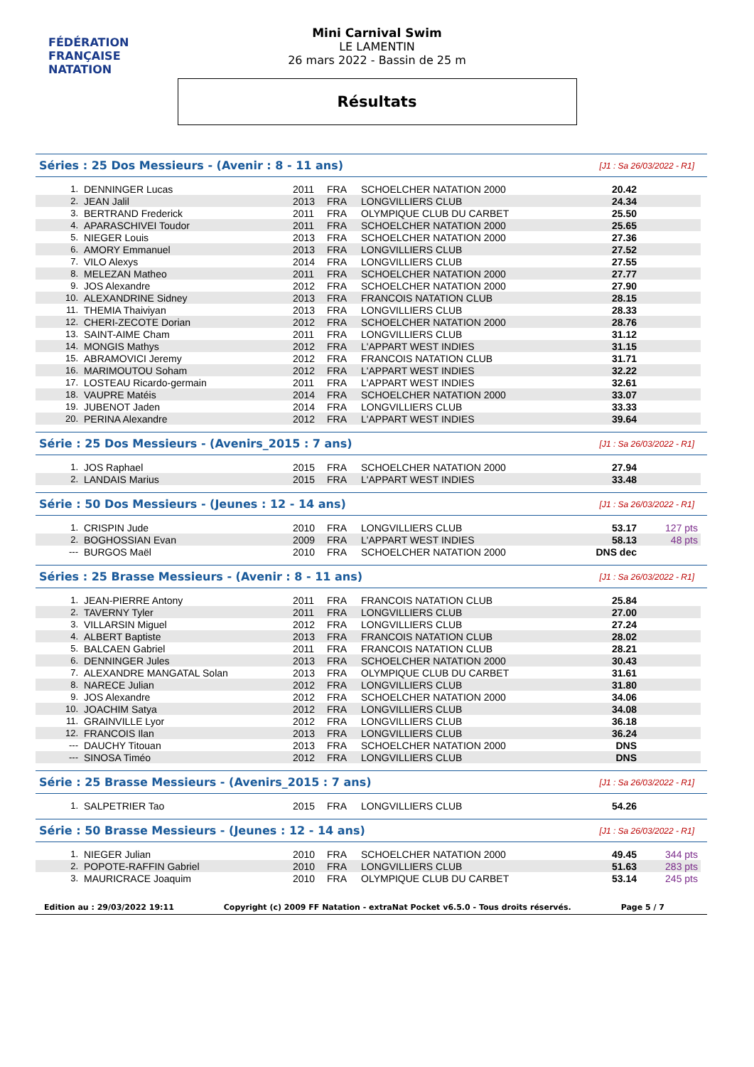FÉDÉRATION FRANÇAISE
NATATION
Mini Carnival Swim
LE LAMENTIN
26 mars 2022 - Bassin de 25 m
Résultats
Séries : 25 Dos Messieurs - (Avenir : 8 - 11 ans) [J1 : Sa 26/03/2022 - R1]
| 1. | DENNINGER Lucas | 2011 | FRA | SCHOELCHER NATATION 2000 | 20.42 | |
| 2. | JEAN Jalil | 2013 | FRA | LONGVILLIERS CLUB | 24.34 | |
| 3. | BERTRAND Frederick | 2011 | FRA | OLYMPIQUE CLUB DU CARBET | 25.50 | |
| 4. | APARASCHIVEI Toudor | 2011 | FRA | SCHOELCHER NATATION 2000 | 25.65 | |
| 5. | NIEGER Louis | 2013 | FRA | SCHOELCHER NATATION 2000 | 27.36 | |
| 6. | AMORY Emmanuel | 2013 | FRA | LONGVILLIERS CLUB | 27.52 | |
| 7. | VILO Alexys | 2014 | FRA | LONGVILLIERS CLUB | 27.55 | |
| 8. | MELEZAN Matheo | 2011 | FRA | SCHOELCHER NATATION 2000 | 27.77 | |
| 9. | JOS Alexandre | 2012 | FRA | SCHOELCHER NATATION 2000 | 27.90 | |
| 10. | ALEXANDRINE Sidney | 2013 | FRA | FRANCOIS NATATION CLUB | 28.15 | |
| 11. | THEMIA Thaiviyan | 2013 | FRA | LONGVILLIERS CLUB | 28.33 | |
| 12. | CHERI-ZECOTE Dorian | 2012 | FRA | SCHOELCHER NATATION 2000 | 28.76 | |
| 13. | SAINT-AIME Cham | 2011 | FRA | LONGVILLIERS CLUB | 31.12 | |
| 14. | MONGIS Mathys | 2012 | FRA | L'APPART WEST INDIES | 31.15 | |
| 15. | ABRAMOVICI Jeremy | 2012 | FRA | FRANCOIS NATATION CLUB | 31.71 | |
| 16. | MARIMOUTOU Soham | 2012 | FRA | L'APPART WEST INDIES | 32.22 | |
| 17. | LOSTEAU Ricardo-germain | 2011 | FRA | L'APPART WEST INDIES | 32.61 | |
| 18. | VAUPRE Matéis | 2014 | FRA | SCHOELCHER NATATION 2000 | 33.07 | |
| 19. | JUBENOT Jaden | 2014 | FRA | LONGVILLIERS CLUB | 33.33 | |
| 20. | PERINA Alexandre | 2012 | FRA | L'APPART WEST INDIES | 39.64 | |
Série : 25 Dos Messieurs - (Avenirs_2015 : 7 ans) [J1 : Sa 26/03/2022 - R1]
| 1. | JOS Raphael | 2015 | FRA | SCHOELCHER NATATION 2000 | 27.94 | |
| 2. | LANDAIS Marius | 2015 | FRA | L'APPART WEST INDIES | 33.48 | |
Série : 50 Dos Messieurs - (Jeunes : 12 - 14 ans) [J1 : Sa 26/03/2022 - R1]
| 1. | CRISPIN Jude | 2010 | FRA | LONGVILLIERS CLUB | 53.17 | 127 pts |
| 2. | BOGHOSSIAN Evan | 2009 | FRA | L'APPART WEST INDIES | 58.13 | 48 pts |
| --- | BURGOS Maël | 2010 | FRA | SCHOELCHER NATATION 2000 | DNS dec | |
Séries : 25 Brasse Messieurs - (Avenir : 8 - 11 ans) [J1 : Sa 26/03/2022 - R1]
| 1. | JEAN-PIERRE Antony | 2011 | FRA | FRANCOIS NATATION CLUB | 25.84 | |
| 2. | TAVERNY Tyler | 2011 | FRA | LONGVILLIERS CLUB | 27.00 | |
| 3. | VILLARSIN Miguel | 2012 | FRA | LONGVILLIERS CLUB | 27.24 | |
| 4. | ALBERT Baptiste | 2013 | FRA | FRANCOIS NATATION CLUB | 28.02 | |
| 5. | BALCAEN Gabriel | 2011 | FRA | FRANCOIS NATATION CLUB | 28.21 | |
| 6. | DENNINGER Jules | 2013 | FRA | SCHOELCHER NATATION 2000 | 30.43 | |
| 7. | ALEXANDRE MANGATAL Solan | 2013 | FRA | OLYMPIQUE CLUB DU CARBET | 31.61 | |
| 8. | NARECE Julian | 2012 | FRA | LONGVILLIERS CLUB | 31.80 | |
| 9. | JOS Alexandre | 2012 | FRA | SCHOELCHER NATATION 2000 | 34.06 | |
| 10. | JOACHIM Satya | 2012 | FRA | LONGVILLIERS CLUB | 34.08 | |
| 11. | GRAINVILLE Lyor | 2012 | FRA | LONGVILLIERS CLUB | 36.18 | |
| 12. | FRANCOIS Ilan | 2013 | FRA | LONGVILLIERS CLUB | 36.24 | |
| --- | DAUCHY Titouan | 2013 | FRA | SCHOELCHER NATATION 2000 | DNS | |
| --- | SINOSA Timéo | 2012 | FRA | LONGVILLIERS CLUB | DNS | |
Série : 25 Brasse Messieurs - (Avenirs_2015 : 7 ans) [J1 : Sa 26/03/2022 - R1]
| 1. | SALPETRIER Tao | 2015 | FRA | LONGVILLIERS CLUB | 54.26 | |
Série : 50 Brasse Messieurs - (Jeunes : 12 - 14 ans) [J1 : Sa 26/03/2022 - R1]
| 1. | NIEGER Julian | 2010 | FRA | SCHOELCHER NATATION 2000 | 49.45 | 344 pts |
| 2. | POPOTE-RAFFIN Gabriel | 2010 | FRA | LONGVILLIERS CLUB | 51.63 | 283 pts |
| 3. | MAURICRACE Joaquim | 2010 | FRA | OLYMPIQUE CLUB DU CARBET | 53.14 | 245 pts |
Edition au : 29/03/2022 19:11 Copyright (c) 2009 FF Natation - extraNat Pocket v6.5.0 - Tous droits réservés. Page 5 / 7